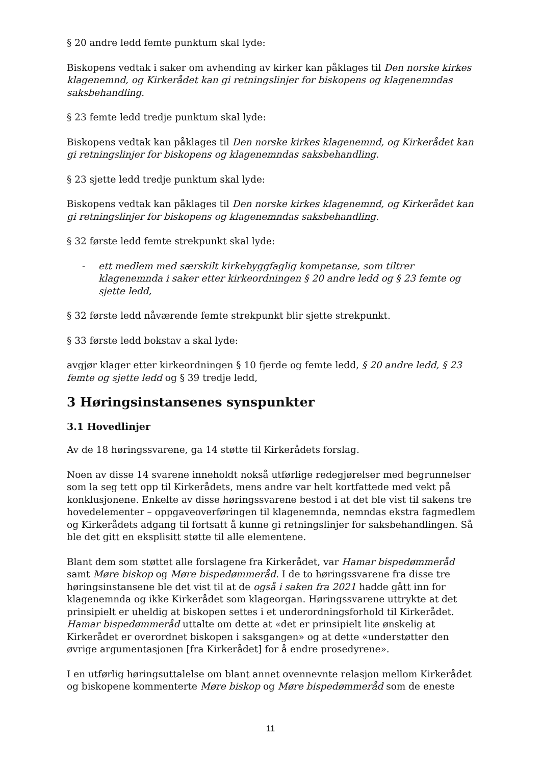§ 20 andre ledd femte punktum skal lyde:
Biskopens vedtak i saker om avhending av kirker kan påklages til Den norske kirkes klagenemnd, og Kirkerådet kan gi retningslinjer for biskopens og klagenemndas saksbehandling.
§ 23 femte ledd tredje punktum skal lyde:
Biskopens vedtak kan påklages til Den norske kirkes klagenemnd, og Kirkerådet kan gi retningslinjer for biskopens og klagenemndas saksbehandling.
§ 23 sjette ledd tredje punktum skal lyde:
Biskopens vedtak kan påklages til Den norske kirkes klagenemnd, og Kirkerådet kan gi retningslinjer for biskopens og klagenemndas saksbehandling.
§ 32 første ledd femte strekpunkt skal lyde:
- ett medlem med særskilt kirkebyggfaglig kompetanse, som tiltrer klagenemnda i saker etter kirkeordningen § 20 andre ledd og § 23 femte og sjette ledd,
§ 32 første ledd nåværende femte strekpunkt blir sjette strekpunkt.
§ 33 første ledd bokstav a skal lyde:
avgjør klager etter kirkeordningen § 10 fjerde og femte ledd, § 20 andre ledd, § 23 femte og sjette ledd og § 39 tredje ledd,
3 Høringsinstansenes synspunkter
3.1 Hovedlinjer
Av de 18 høringssvarene, ga 14 støtte til Kirkerådets forslag.
Noen av disse 14 svarene inneholdt nokså utførlige redegjørelser med begrunnelser som la seg tett opp til Kirkerådets, mens andre var helt kortfattede med vekt på konklusjonene. Enkelte av disse høringssvarene bestod i at det ble vist til sakens tre hovedelementer – oppgaveoverføringen til klagenemnda, nemndas ekstra fagmedlem og Kirkerådets adgang til fortsatt å kunne gi retningslinjer for saksbehandlingen. Så ble det gitt en eksplisitt støtte til alle elementene.
Blant dem som støttet alle forslagene fra Kirkerådet, var Hamar bispedømmeråd samt Møre biskop og Møre bispedømmeråd. I de to høringssvarene fra disse tre høringsinstansene ble det vist til at de også i saken fra 2021 hadde gått inn for klagenemnda og ikke Kirkerådet som klageorgan. Høringssvarene uttrykte at det prinsipielt er uheldig at biskopen settes i et underordningsforhold til Kirkerådet. Hamar bispedømmeråd uttalte om dette at «det er prinsipielt lite ønskelig at Kirkerådet er overordnet biskopen i saksgangen» og at dette «understøtter den øvrige argumentasjonen [fra Kirkerådet] for å endre prosedyrene».
I en utførlig høringsuttalelse om blant annet ovennevnte relasjon mellom Kirkerådet og biskopene kommenterte Møre biskop og Møre bispedømmeråd som de eneste
11